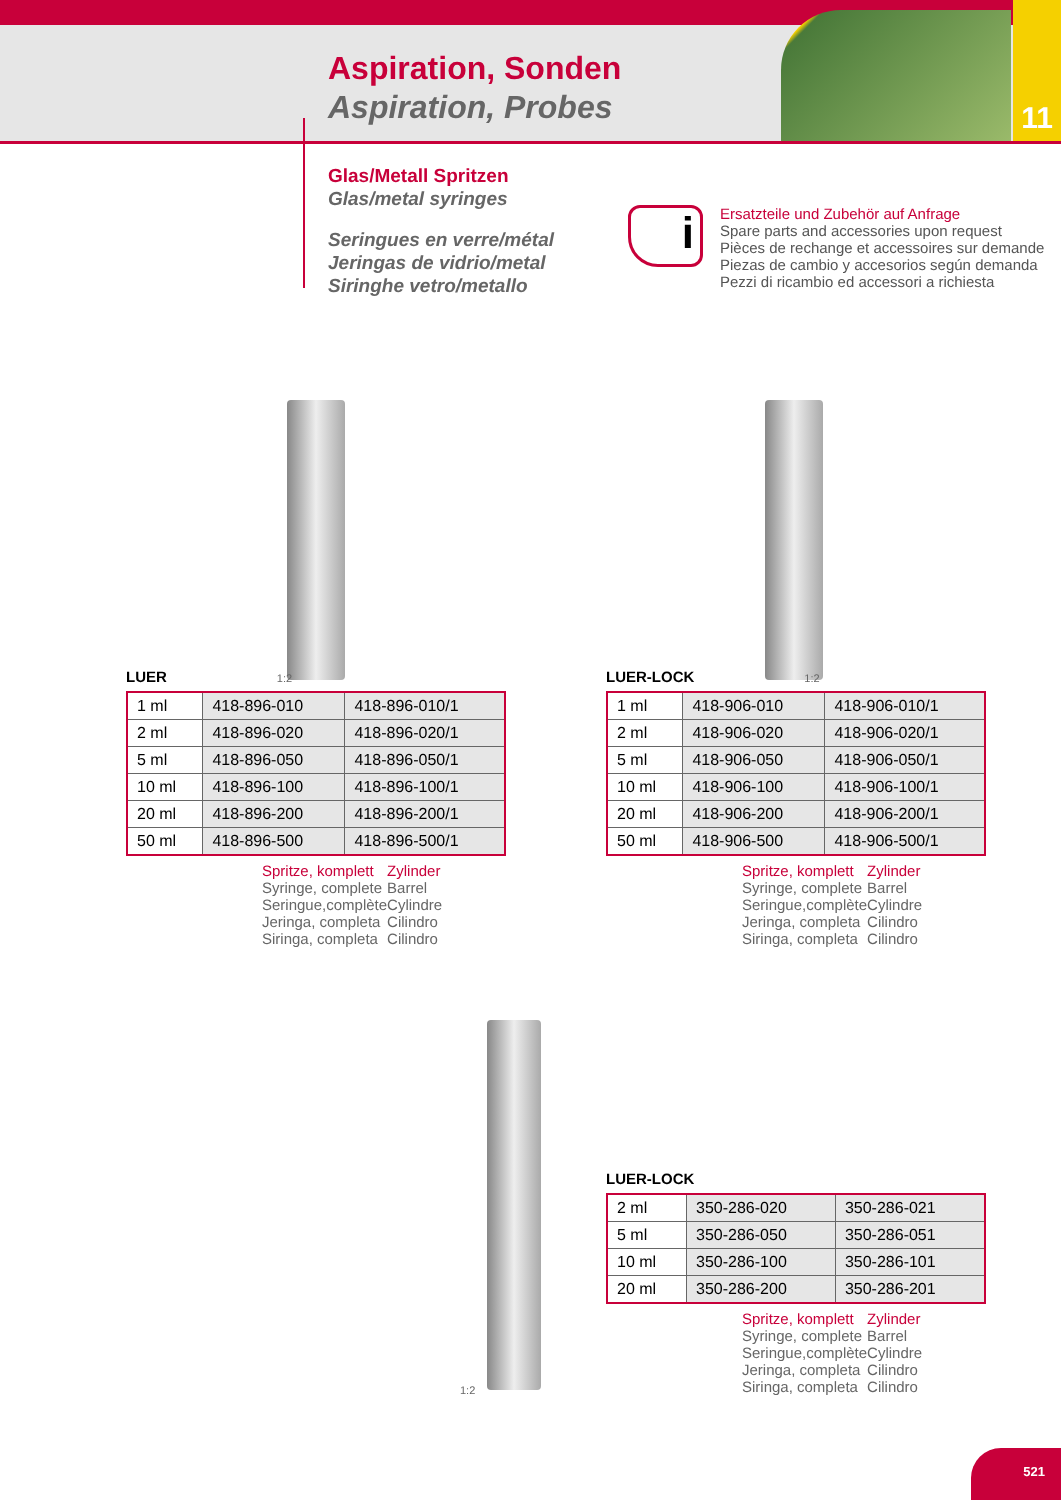Aspiration, Sonden
Aspiration, Probes
11
Glas/Metall Spritzen
Glas/metal syringes
Seringues en verre/métal
Jeringas de vidrio/metal
Siringhe vetro/metallo
i
Ersatzteile und Zubehör auf Anfrage
Spare parts and accessories upon request
Pièces de rechange et accessoires sur demande
Piezas de cambio y accesorios según demanda
Pezzi di ricambio ed accessori a richiesta
LUER 1:2
| 1 ml | 418-896-010 | 418-896-010/1 |
| 2 ml | 418-896-020 | 418-896-020/1 |
| 5 ml | 418-896-050 | 418-896-050/1 |
| 10 ml | 418-896-100 | 418-896-100/1 |
| 20 ml | 418-896-200 | 418-896-200/1 |
| 50 ml | 418-896-500 | 418-896-500/1 |
Spritze, komplett
Syringe, complete
Seringue,complète
Jeringa, completa
Siringa, completa
Zylinder
Barrel
Cylindre
Cilindro
Cilindro
LUER-LOCK 1:2
| 1 ml | 418-906-010 | 418-906-010/1 |
| 2 ml | 418-906-020 | 418-906-020/1 |
| 5 ml | 418-906-050 | 418-906-050/1 |
| 10 ml | 418-906-100 | 418-906-100/1 |
| 20 ml | 418-906-200 | 418-906-200/1 |
| 50 ml | 418-906-500 | 418-906-500/1 |
Spritze, komplett
Syringe, complete
Seringue,complète
Jeringa, completa
Siringa, completa
Zylinder
Barrel
Cylindre
Cilindro
Cilindro
1:2
LUER-LOCK
| 2 ml | 350-286-020 | 350-286-021 |
| 5 ml | 350-286-050 | 350-286-051 |
| 10 ml | 350-286-100 | 350-286-101 |
| 20 ml | 350-286-200 | 350-286-201 |
Spritze, komplett
Syringe, complete
Seringue,complète
Jeringa, completa
Siringa, completa
Zylinder
Barrel
Cylindre
Cilindro
Cilindro
521